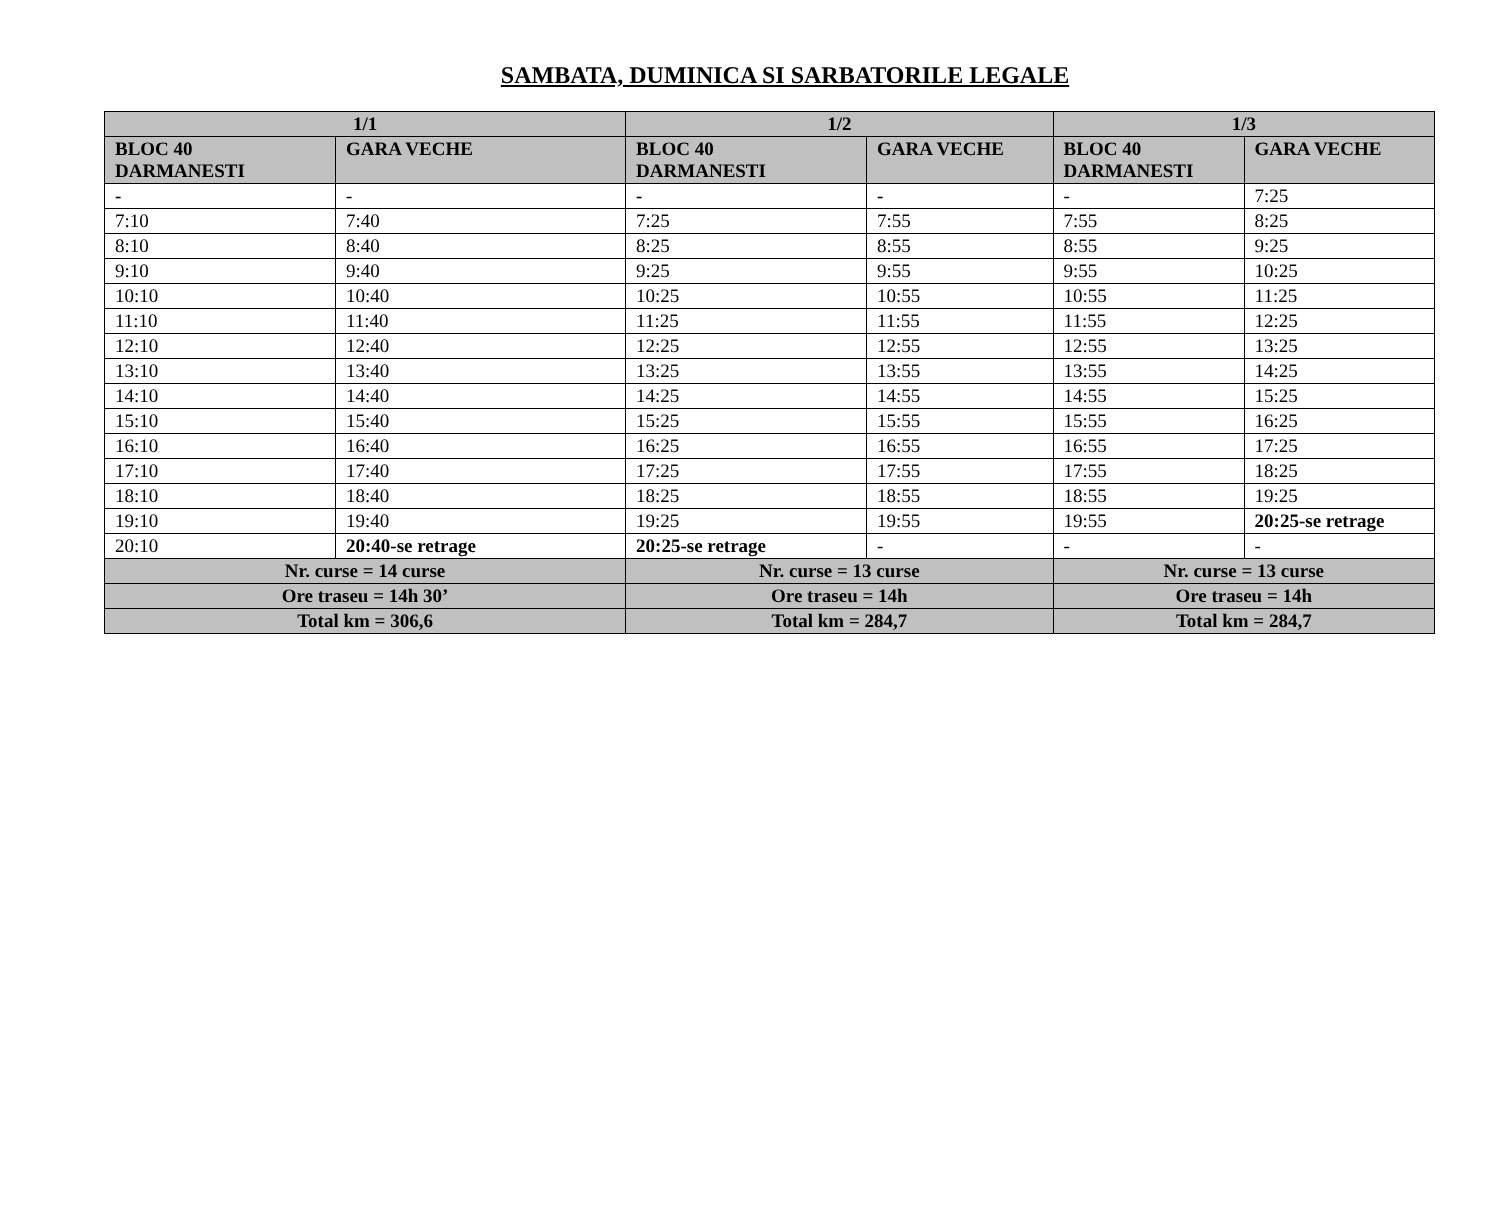SAMBATA, DUMINICA SI SARBATORILE LEGALE
| 1/1 | | 1/2 | | 1/3 | |
| --- | --- | --- | --- | --- | --- |
| BLOC 40 DARMANESTI | GARA VECHE | BLOC 40 DARMANESTI | GARA VECHE | BLOC 40 DARMANESTI | GARA VECHE |
| - | - | - | - | - | 7:25 |
| 7:10 | 7:40 | 7:25 | 7:55 | 7:55 | 8:25 |
| 8:10 | 8:40 | 8:25 | 8:55 | 8:55 | 9:25 |
| 9:10 | 9:40 | 9:25 | 9:55 | 9:55 | 10:25 |
| 10:10 | 10:40 | 10:25 | 10:55 | 10:55 | 11:25 |
| 11:10 | 11:40 | 11:25 | 11:55 | 11:55 | 12:25 |
| 12:10 | 12:40 | 12:25 | 12:55 | 12:55 | 13:25 |
| 13:10 | 13:40 | 13:25 | 13:55 | 13:55 | 14:25 |
| 14:10 | 14:40 | 14:25 | 14:55 | 14:55 | 15:25 |
| 15:10 | 15:40 | 15:25 | 15:55 | 15:55 | 16:25 |
| 16:10 | 16:40 | 16:25 | 16:55 | 16:55 | 17:25 |
| 17:10 | 17:40 | 17:25 | 17:55 | 17:55 | 18:25 |
| 18:10 | 18:40 | 18:25 | 18:55 | 18:55 | 19:25 |
| 19:10 | 19:40 | 19:25 | 19:55 | 19:55 | 20:25-se retrage |
| 20:10 | 20:40-se retrage | 20:25-se retrage | - | - | - |
| Nr. curse = 14 curse | | Nr. curse = 13 curse | | Nr. curse = 13 curse | |
| Ore traseu = 14h 30’ | | Ore traseu = 14h | | Ore traseu = 14h | |
| Total km = 306,6 | | Total km = 284,7 | | Total km = 284,7 | |